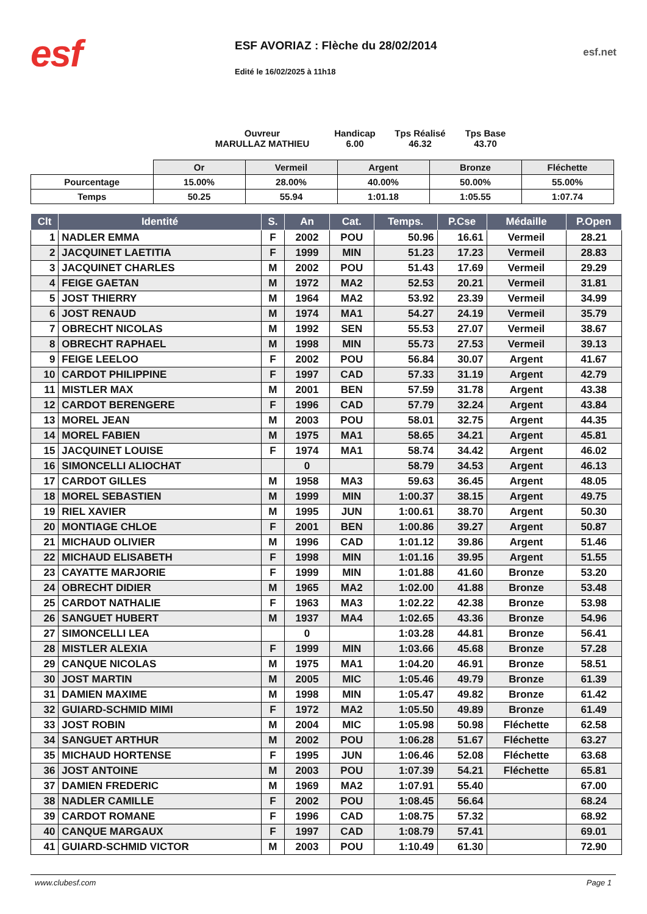esf
ESF AVORIAZ : Flèche du 28/02/2014
Edité le 16/02/2025 à 11h18
esf.net
Ouvreur
MARULLAZ MATHIEU
Handicap
6.00
Tps Réalisé
46.32
Tps Base
43.70
| | Or | Vermeil | Argent | Bronze | Fléchette |
| Pourcentage | 15.00% | 28.00% | 40.00% | 50.00% | 55.00% |
| Temps | 50.25 | 55.94 | 1:01.18 | 1:05.55 | 1:07.74 |
| Clt | Identité | S. | An | Cat. | Temps. | P.Cse | Médaille | P.Open |
| --- | --- | --- | --- | --- | --- | --- | --- | --- |
| 1 | NADLER EMMA | F | 2002 | POU | 50.96 | 16.61 | Vermeil | 28.21 |
| 2 | JACQUINET LAETITIA | F | 1999 | MIN | 51.23 | 17.23 | Vermeil | 28.83 |
| 3 | JACQUINET CHARLES | M | 2002 | POU | 51.43 | 17.69 | Vermeil | 29.29 |
| 4 | FEIGE GAETAN | M | 1972 | MA2 | 52.53 | 20.21 | Vermeil | 31.81 |
| 5 | JOST THIERRY | M | 1964 | MA2 | 53.92 | 23.39 | Vermeil | 34.99 |
| 6 | JOST RENAUD | M | 1974 | MA1 | 54.27 | 24.19 | Vermeil | 35.79 |
| 7 | OBRECHT NICOLAS | M | 1992 | SEN | 55.53 | 27.07 | Vermeil | 38.67 |
| 8 | OBRECHT RAPHAEL | M | 1998 | MIN | 55.73 | 27.53 | Vermeil | 39.13 |
| 9 | FEIGE LEELOO | F | 2002 | POU | 56.84 | 30.07 | Argent | 41.67 |
| 10 | CARDOT PHILIPPINE | F | 1997 | CAD | 57.33 | 31.19 | Argent | 42.79 |
| 11 | MISTLER MAX | M | 2001 | BEN | 57.59 | 31.78 | Argent | 43.38 |
| 12 | CARDOT BERENGERE | F | 1996 | CAD | 57.79 | 32.24 | Argent | 43.84 |
| 13 | MOREL JEAN | M | 2003 | POU | 58.01 | 32.75 | Argent | 44.35 |
| 14 | MOREL FABIEN | M | 1975 | MA1 | 58.65 | 34.21 | Argent | 45.81 |
| 15 | JACQUINET LOUISE | F | 1974 | MA1 | 58.74 | 34.42 | Argent | 46.02 |
| 16 | SIMONCELLI ALIOCHAT | | 0 | | 58.79 | 34.53 | Argent | 46.13 |
| 17 | CARDOT GILLES | M | 1958 | MA3 | 59.63 | 36.45 | Argent | 48.05 |
| 18 | MOREL SEBASTIEN | M | 1999 | MIN | 1:00.37 | 38.15 | Argent | 49.75 |
| 19 | RIEL XAVIER | M | 1995 | JUN | 1:00.61 | 38.70 | Argent | 50.30 |
| 20 | MONTIAGE CHLOE | F | 2001 | BEN | 1:00.86 | 39.27 | Argent | 50.87 |
| 21 | MICHAUD OLIVIER | M | 1996 | CAD | 1:01.12 | 39.86 | Argent | 51.46 |
| 22 | MICHAUD ELISABETH | F | 1998 | MIN | 1:01.16 | 39.95 | Argent | 51.55 |
| 23 | CAYATTE MARJORIE | F | 1999 | MIN | 1:01.88 | 41.60 | Bronze | 53.20 |
| 24 | OBRECHT DIDIER | M | 1965 | MA2 | 1:02.00 | 41.88 | Bronze | 53.48 |
| 25 | CARDOT NATHALIE | F | 1963 | MA3 | 1:02.22 | 42.38 | Bronze | 53.98 |
| 26 | SANGUET HUBERT | M | 1937 | MA4 | 1:02.65 | 43.36 | Bronze | 54.96 |
| 27 | SIMONCELLI LEA | | 0 | | 1:03.28 | 44.81 | Bronze | 56.41 |
| 28 | MISTLER ALEXIA | F | 1999 | MIN | 1:03.66 | 45.68 | Bronze | 57.28 |
| 29 | CANQUE NICOLAS | M | 1975 | MA1 | 1:04.20 | 46.91 | Bronze | 58.51 |
| 30 | JOST MARTIN | M | 2005 | MIC | 1:05.46 | 49.79 | Bronze | 61.39 |
| 31 | DAMIEN MAXIME | M | 1998 | MIN | 1:05.47 | 49.82 | Bronze | 61.42 |
| 32 | GUIARD-SCHMID MIMI | F | 1972 | MA2 | 1:05.50 | 49.89 | Bronze | 61.49 |
| 33 | JOST ROBIN | M | 2004 | MIC | 1:05.98 | 50.98 | Fléchette | 62.58 |
| 34 | SANGUET ARTHUR | M | 2002 | POU | 1:06.28 | 51.67 | Fléchette | 63.27 |
| 35 | MICHAUD HORTENSE | F | 1995 | JUN | 1:06.46 | 52.08 | Fléchette | 63.68 |
| 36 | JOST ANTOINE | M | 2003 | POU | 1:07.39 | 54.21 | Fléchette | 65.81 |
| 37 | DAMIEN FREDERIC | M | 1969 | MA2 | 1:07.91 | 55.40 | | 67.00 |
| 38 | NADLER CAMILLE | F | 2002 | POU | 1:08.45 | 56.64 | | 68.24 |
| 39 | CARDOT ROMANE | F | 1996 | CAD | 1:08.75 | 57.32 | | 68.92 |
| 40 | CANQUE MARGAUX | F | 1997 | CAD | 1:08.79 | 57.41 | | 69.01 |
| 41 | GUIARD-SCHMID VICTOR | M | 2003 | POU | 1:10.49 | 61.30 | | 72.90 |
www.clubesf.com Page 1